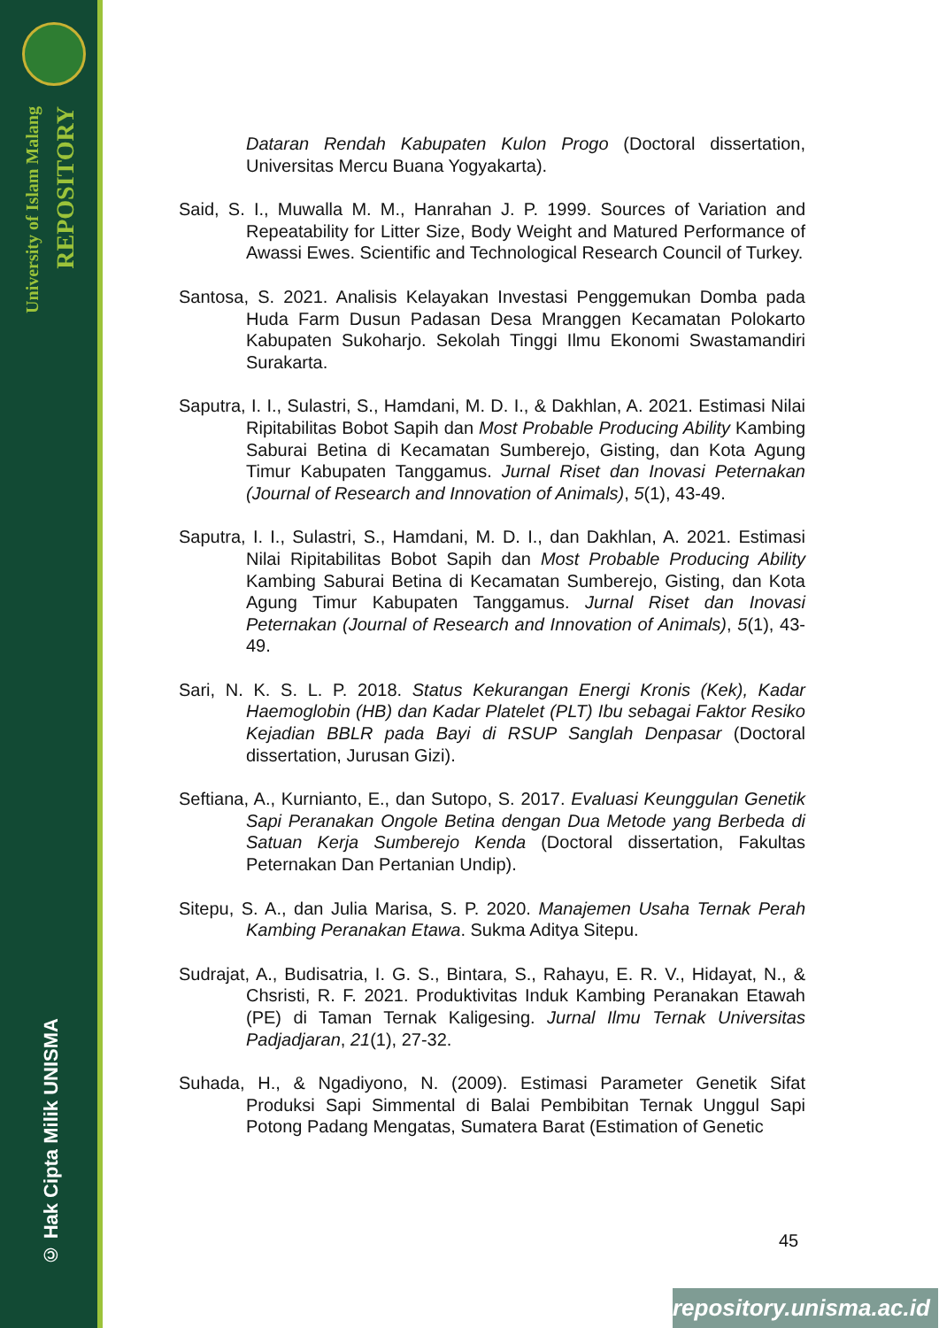University of Islam Malang
REPOSITORY
© Hak Cipta Milik UNISMA
Dataran Rendah Kabupaten Kulon Progo (Doctoral dissertation, Universitas Mercu Buana Yogyakarta).
Said, S. I., Muwalla M. M., Hanrahan J. P. 1999. Sources of Variation and Repeatability for Litter Size, Body Weight and Matured Performance of Awassi Ewes. Scientific and Technological Research Council of Turkey.
Santosa, S. 2021. Analisis Kelayakan Investasi Penggemukan Domba pada Huda Farm Dusun Padasan Desa Mranggen Kecamatan Polokarto Kabupaten Sukoharjo. Sekolah Tinggi Ilmu Ekonomi Swastamandiri Surakarta.
Saputra, I. I., Sulastri, S., Hamdani, M. D. I., & Dakhlan, A. 2021. Estimasi Nilai Ripitabilitas Bobot Sapih dan Most Probable Producing Ability Kambing Saburai Betina di Kecamatan Sumberejo, Gisting, dan Kota Agung Timur Kabupaten Tanggamus. Jurnal Riset dan Inovasi Peternakan (Journal of Research and Innovation of Animals), 5(1), 43-49.
Saputra, I. I., Sulastri, S., Hamdani, M. D. I., dan Dakhlan, A. 2021. Estimasi Nilai Ripitabilitas Bobot Sapih dan Most Probable Producing Ability Kambing Saburai Betina di Kecamatan Sumberejo, Gisting, dan Kota Agung Timur Kabupaten Tanggamus. Jurnal Riset dan Inovasi Peternakan (Journal of Research and Innovation of Animals), 5(1), 43-49.
Sari, N. K. S. L. P. 2018. Status Kekurangan Energi Kronis (Kek), Kadar Haemoglobin (HB) dan Kadar Platelet (PLT) Ibu sebagai Faktor Resiko Kejadian BBLR pada Bayi di RSUP Sanglah Denpasar (Doctoral dissertation, Jurusan Gizi).
Seftiana, A., Kurnianto, E., dan Sutopo, S. 2017. Evaluasi Keunggulan Genetik Sapi Peranakan Ongole Betina dengan Dua Metode yang Berbeda di Satuan Kerja Sumberejo Kenda (Doctoral dissertation, Fakultas Peternakan Dan Pertanian Undip).
Sitepu, S. A., dan Julia Marisa, S. P. 2020. Manajemen Usaha Ternak Perah Kambing Peranakan Etawa. Sukma Aditya Sitepu.
Sudrajat, A., Budisatria, I. G. S., Bintara, S., Rahayu, E. R. V., Hidayat, N., & Chsristi, R. F. 2021. Produktivitas Induk Kambing Peranakan Etawah (PE) di Taman Ternak Kaligesing. Jurnal Ilmu Ternak Universitas Padjadjaran, 21(1), 27-32.
Suhada, H., & Ngadiyono, N. (2009). Estimasi Parameter Genetik Sifat Produksi Sapi Simmental di Balai Pembibitan Ternak Unggul Sapi Potong Padang Mengatas, Sumatera Barat (Estimation of Genetic
45
repository.unisma.ac.id